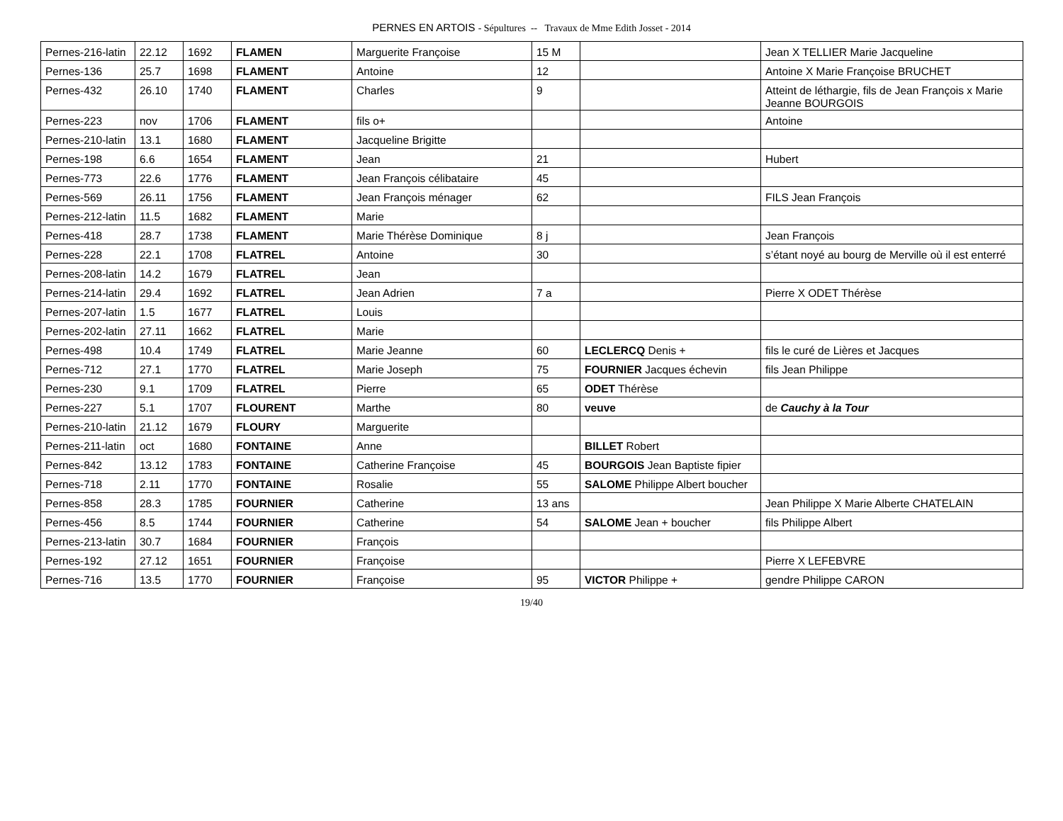PERNES EN ARTOIS - Sépultures -- Travaux de Mme Edith Josset - 2014
| Pernes-216-latin | 22.12 | 1692 | FLAMEN | Marguerite Françoise | 15 M | | Jean X TELLIER Marie Jacqueline |
| Pernes-136 | 25.7 | 1698 | FLAMENT | Antoine | 12 | | Antoine X Marie Françoise BRUCHET |
| Pernes-432 | 26.10 | 1740 | FLAMENT | Charles | 9 | | Atteint de léthargie, fils de Jean François x Marie Jeanne BOURGOIS |
| Pernes-223 | nov | 1706 | FLAMENT | fils o+ | | | Antoine |
| Pernes-210-latin | 13.1 | 1680 | FLAMENT | Jacqueline Brigitte | | | |
| Pernes-198 | 6.6 | 1654 | FLAMENT | Jean | 21 | | Hubert |
| Pernes-773 | 22.6 | 1776 | FLAMENT | Jean François célibataire | 45 | | |
| Pernes-569 | 26.11 | 1756 | FLAMENT | Jean François ménager | 62 | | FILS Jean François |
| Pernes-212-latin | 11.5 | 1682 | FLAMENT | Marie | | | |
| Pernes-418 | 28.7 | 1738 | FLAMENT | Marie Thérèse Dominique | 8 j | | Jean François |
| Pernes-228 | 22.1 | 1708 | FLATREL | Antoine | 30 | | s’étant noyé au bourg de Merville où il est enterré |
| Pernes-208-latin | 14.2 | 1679 | FLATREL | Jean | | | |
| Pernes-214-latin | 29.4 | 1692 | FLATREL | Jean Adrien | 7 a | | Pierre X ODET Thérèse |
| Pernes-207-latin | 1.5 | 1677 | FLATREL | Louis | | | |
| Pernes-202-latin | 27.11 | 1662 | FLATREL | Marie | | | |
| Pernes-498 | 10.4 | 1749 | FLATREL | Marie Jeanne | 60 | LECLERCQ Denis + | fils le curé de Lières et Jacques |
| Pernes-712 | 27.1 | 1770 | FLATREL | Marie Joseph | 75 | FOURNIER Jacques échevin | fils Jean Philippe |
| Pernes-230 | 9.1 | 1709 | FLATREL | Pierre | 65 | ODET Thérèse | |
| Pernes-227 | 5.1 | 1707 | FLOURENT | Marthe | 80 | veuve | de Cauchy à la Tour |
| Pernes-210-latin | 21.12 | 1679 | FLOURY | Marguerite | | | |
| Pernes-211-latin | oct | 1680 | FONTAINE | Anne | | BILLET Robert | |
| Pernes-842 | 13.12 | 1783 | FONTAINE | Catherine Françoise | 45 | BOURGOIS Jean Baptiste fipier | |
| Pernes-718 | 2.11 | 1770 | FONTAINE | Rosalie | 55 | SALOME Philippe Albert boucher | |
| Pernes-858 | 28.3 | 1785 | FOURNIER | Catherine | 13 ans | | Jean Philippe X Marie Alberte CHATELAIN |
| Pernes-456 | 8.5 | 1744 | FOURNIER | Catherine | 54 | SALOME Jean + boucher | fils Philippe Albert |
| Pernes-213-latin | 30.7 | 1684 | FOURNIER | François | | | |
| Pernes-192 | 27.12 | 1651 | FOURNIER | Françoise | | | Pierre X LEFEBVRE |
| Pernes-716 | 13.5 | 1770 | FOURNIER | Françoise | 95 | VICTOR Philippe + | gendre Philippe CARON |
19/40